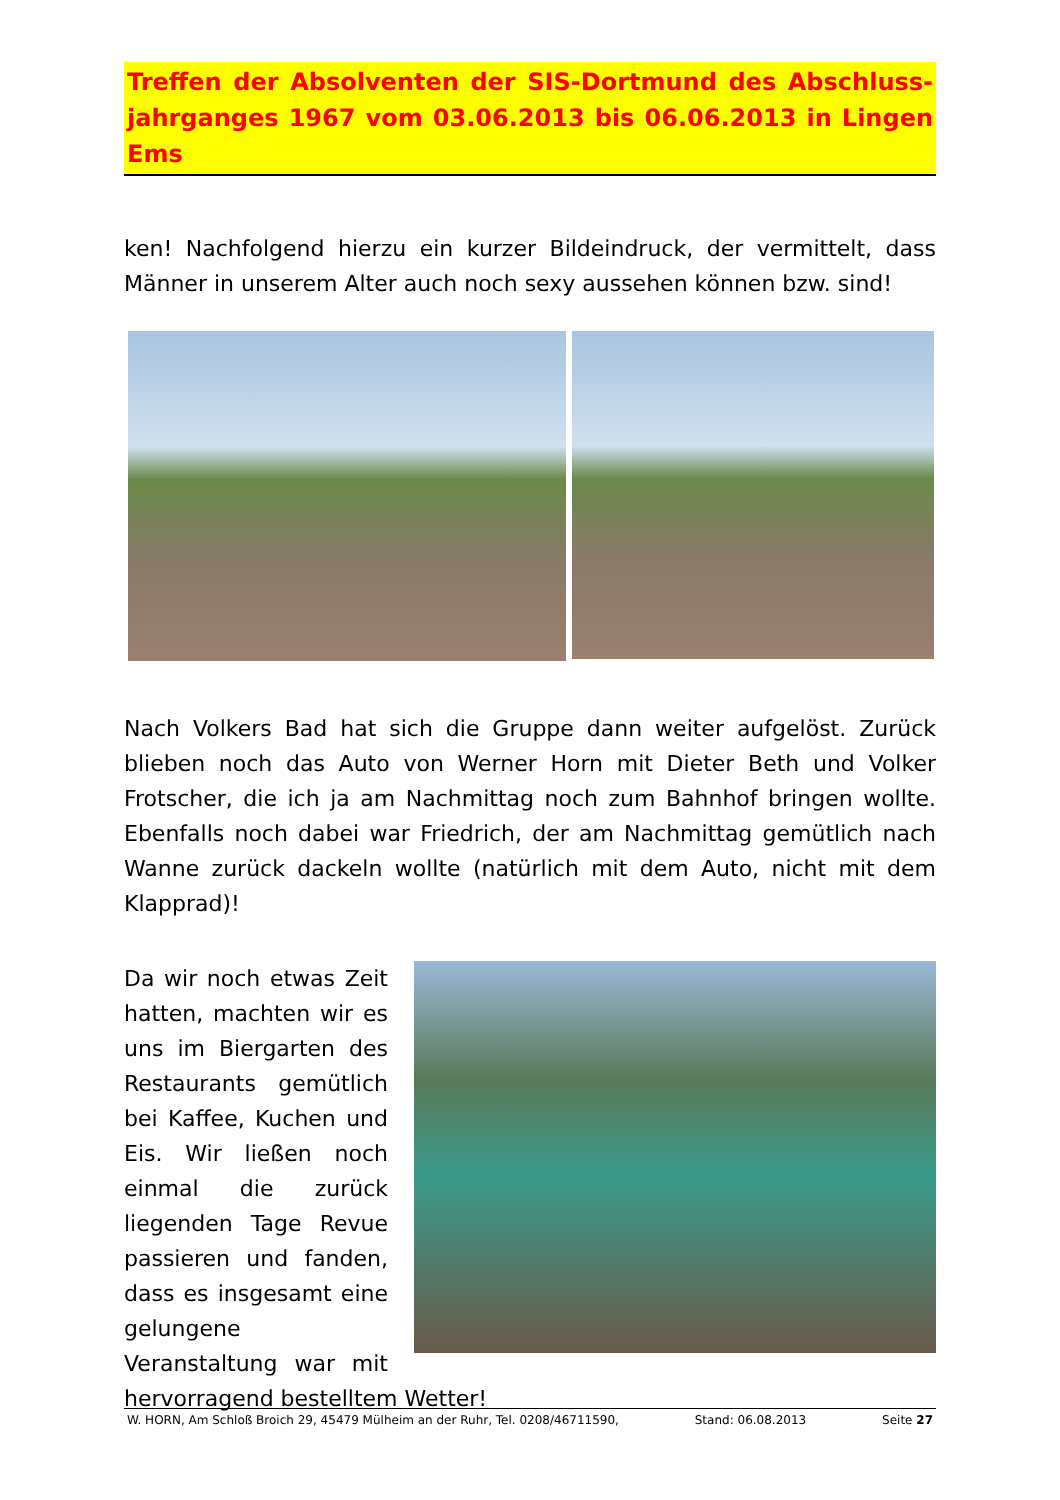Treffen der Absolventen der SIS-Dortmund des Abschluss-jahrganges 1967 vom 03.06.2013 bis 06.06.2013 in Lingen Ems
ken! Nachfolgend hierzu ein kurzer Bildeindruck, der vermittelt, dass Männer in unserem Alter auch noch sexy aussehen können bzw. sind!
Nach Volkers Bad hat sich die Gruppe dann weiter aufgelöst. Zurück blieben noch das Auto von Werner Horn mit Dieter Beth und Volker Frotscher, die ich ja am Nachmittag noch zum Bahnhof bringen wollte. Ebenfalls noch dabei war Friedrich, der am Nachmittag gemütlich nach Wanne zurück dackeln wollte (natürlich mit dem Auto, nicht mit dem Klapprad)!
Da wir noch etwas Zeit hatten, machten wir es uns im Biergarten des Restaurants gemütlich bei Kaffee, Kuchen und Eis. Wir ließen noch einmal die zurück liegenden Tage Revue passieren und fanden, dass es insgesamt eine gelungene Veranstaltung war mit hervorragend bestelltem Wetter!
W. HORN, Am Schloß Broich 29, 45479 Mülheim an der Ruhr, Tel. 0208/46711590, Stand: 06.08.2013 Seite 27